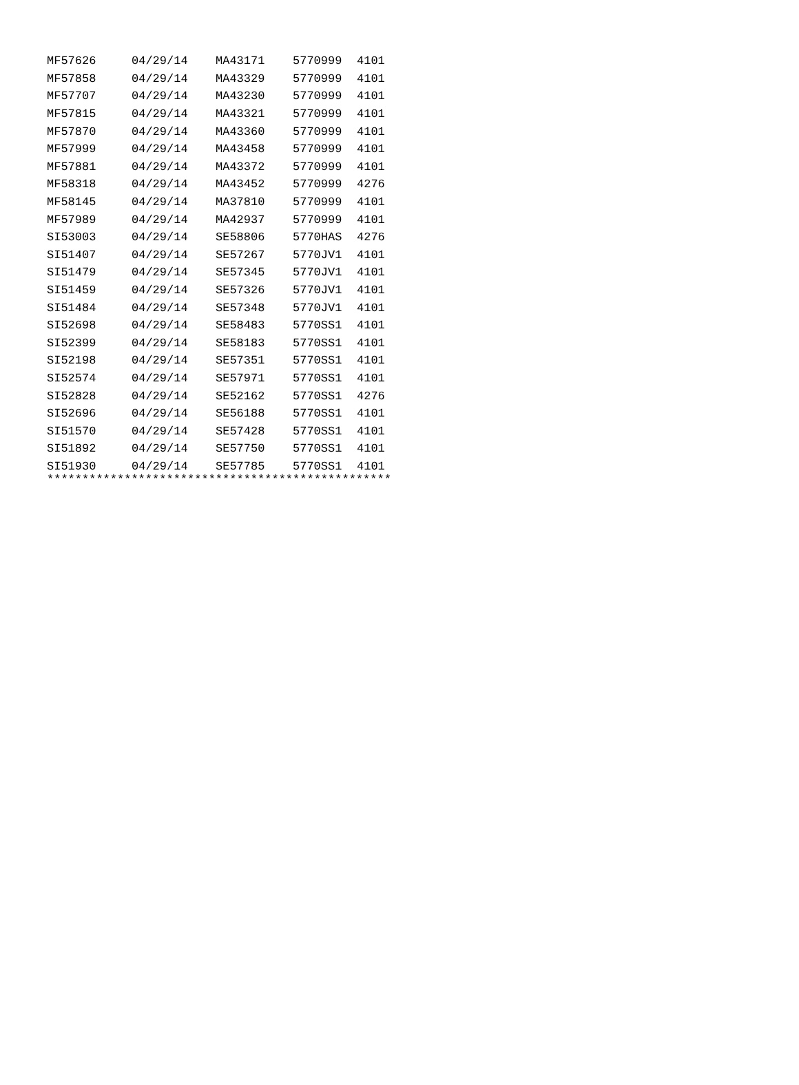| MF57626 | 04/29/14 | MA43171 | 5770999 | 4101 |
| MF57858 | 04/29/14 | MA43329 | 5770999 | 4101 |
| MF57707 | 04/29/14 | MA43230 | 5770999 | 4101 |
| MF57815 | 04/29/14 | MA43321 | 5770999 | 4101 |
| MF57870 | 04/29/14 | MA43360 | 5770999 | 4101 |
| MF57999 | 04/29/14 | MA43458 | 5770999 | 4101 |
| MF57881 | 04/29/14 | MA43372 | 5770999 | 4101 |
| MF58318 | 04/29/14 | MA43452 | 5770999 | 4276 |
| MF58145 | 04/29/14 | MA37810 | 5770999 | 4101 |
| MF57989 | 04/29/14 | MA42937 | 5770999 | 4101 |
| SI53003 | 04/29/14 | SE58806 | 5770HAS | 4276 |
| SI51407 | 04/29/14 | SE57267 | 5770JV1 | 4101 |
| SI51479 | 04/29/14 | SE57345 | 5770JV1 | 4101 |
| SI51459 | 04/29/14 | SE57326 | 5770JV1 | 4101 |
| SI51484 | 04/29/14 | SE57348 | 5770JV1 | 4101 |
| SI52698 | 04/29/14 | SE58483 | 5770SS1 | 4101 |
| SI52399 | 04/29/14 | SE58183 | 5770SS1 | 4101 |
| SI52198 | 04/29/14 | SE57351 | 5770SS1 | 4101 |
| SI52574 | 04/29/14 | SE57971 | 5770SS1 | 4101 |
| SI52828 | 04/29/14 | SE52162 | 5770SS1 | 4276 |
| SI52696 | 04/29/14 | SE56188 | 5770SS1 | 4101 |
| SI51570 | 04/29/14 | SE57428 | 5770SS1 | 4101 |
| SI51892 | 04/29/14 | SE57750 | 5770SS1 | 4101 |
| SI51930 | 04/29/14 | SE57785 | 5770SS1 | 4101 |
*************************************************